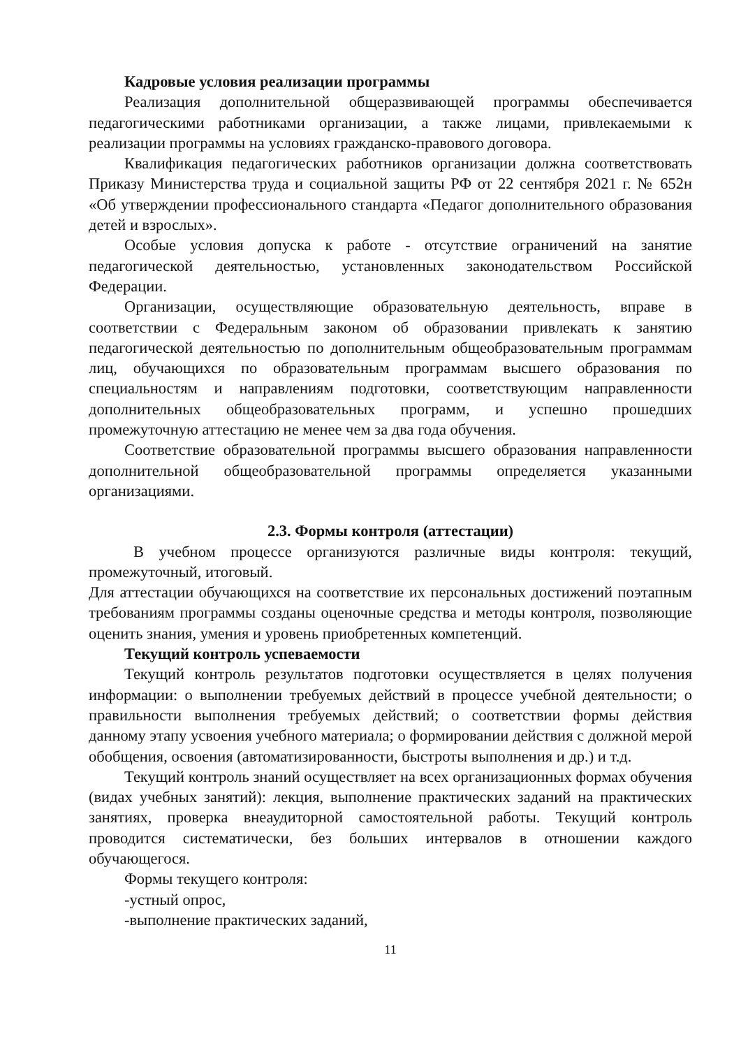Кадровые условия реализации программы
Реализация дополнительной общеразвивающей программы обеспечивается педагогическими работниками организации, а также лицами, привлекаемыми к реализации программы на условиях гражданско-правового договора.
Квалификация педагогических работников организации должна соответствовать Приказу Министерства труда и социальной защиты РФ от 22 сентября 2021 г. № 652н «Об утверждении профессионального стандарта «Педагог дополнительного образования детей и взрослых».
Особые условия допуска к работе - отсутствие ограничений на занятие педагогической деятельностью, установленных законодательством Российской Федерации.
Организации, осуществляющие образовательную деятельность, вправе в соответствии с Федеральным законом об образовании привлекать к занятию педагогической деятельностью по дополнительным общеобразовательным программам лиц, обучающихся по образовательным программам высшего образования по специальностям и направлениям подготовки, соответствующим направленности дополнительных общеобразовательных программ, и успешно прошедших промежуточную аттестацию не менее чем за два года обучения.
Соответствие образовательной программы высшего образования направленности дополнительной общеобразовательной программы определяется указанными организациями.
2.3. Формы контроля (аттестации)
В учебном процессе организуются различные виды контроля: текущий, промежуточный, итоговый.
Для аттестации обучающихся на соответствие их персональных достижений поэтапным требованиям программы созданы оценочные средства и методы контроля, позволяющие оценить знания, умения и уровень приобретенных компетенций.
Текущий контроль успеваемости
Текущий контроль результатов подготовки осуществляется в целях получения информации: о выполнении требуемых действий в процессе учебной деятельности; о правильности выполнения требуемых действий; о соответствии формы действия данному этапу усвоения учебного материала; о формировании действия с должной мерой обобщения, освоения (автоматизированности, быстроты выполнения и др.) и т.д.
Текущий контроль знаний осуществляет на всех организационных формах обучения (видах учебных занятий): лекция, выполнение практических заданий на практических занятиях, проверка внеаудиторной самостоятельной работы. Текущий контроль проводится систематически, без больших интервалов в отношении каждого обучающегося.
Формы текущего контроля:
-устный опрос,
-выполнение практических заданий,
11